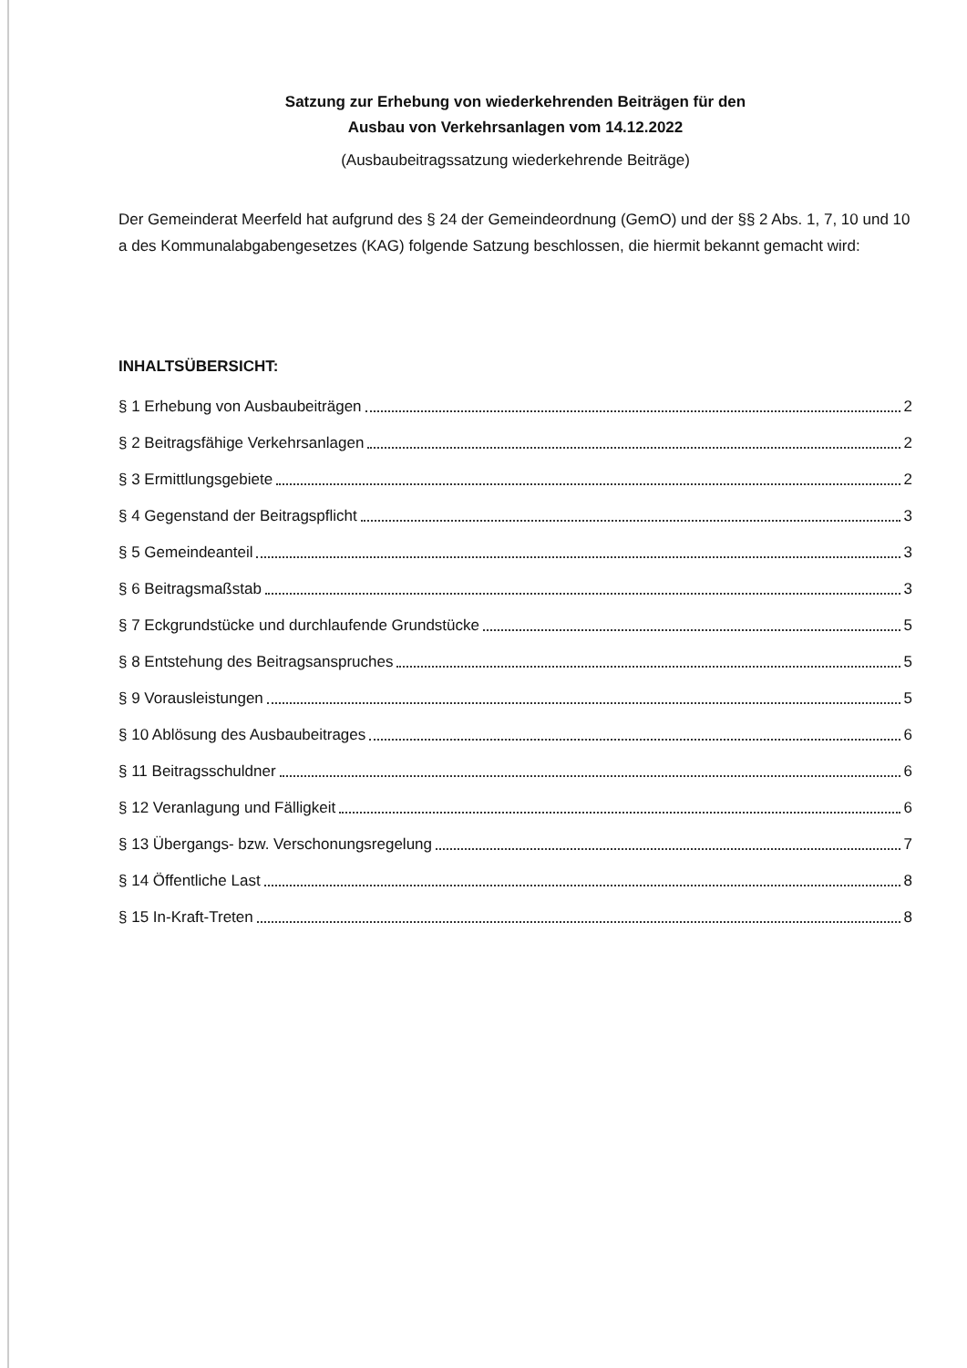Satzung zur Erhebung von wiederkehrenden Beiträgen für den
Ausbau von Verkehrsanlagen vom 14.12.2022
(Ausbaubeitragssatzung wiederkehrende Beiträge)
Der Gemeinderat Meerfeld hat aufgrund des § 24 der Gemeindeordnung (GemO) und der §§ 2 Abs. 1, 7, 10 und 10 a des Kommunalabgabengesetzes (KAG) folgende Satzung beschlossen, die hiermit bekannt gemacht wird:
INHALTSÜBERSICHT:
§ 1 Erhebung von Ausbaubeiträgen 2
§ 2 Beitragsfähige Verkehrsanlagen 2
§ 3 Ermittlungsgebiete 2
§ 4 Gegenstand der Beitragspflicht 3
§ 5 Gemeindeanteil 3
§ 6 Beitragsmaßstab 3
§ 7 Eckgrundstücke und durchlaufende Grundstücke 5
§ 8 Entstehung des Beitragsanspruches 5
§ 9 Vorausleistungen 5
§ 10 Ablösung des Ausbaubeitrages 6
§ 11 Beitragsschuldner 6
§ 12 Veranlagung und Fälligkeit 6
§ 13 Übergangs- bzw. Verschonungsregelung 7
§ 14 Öffentliche Last 8
§ 15 In-Kraft-Treten 8